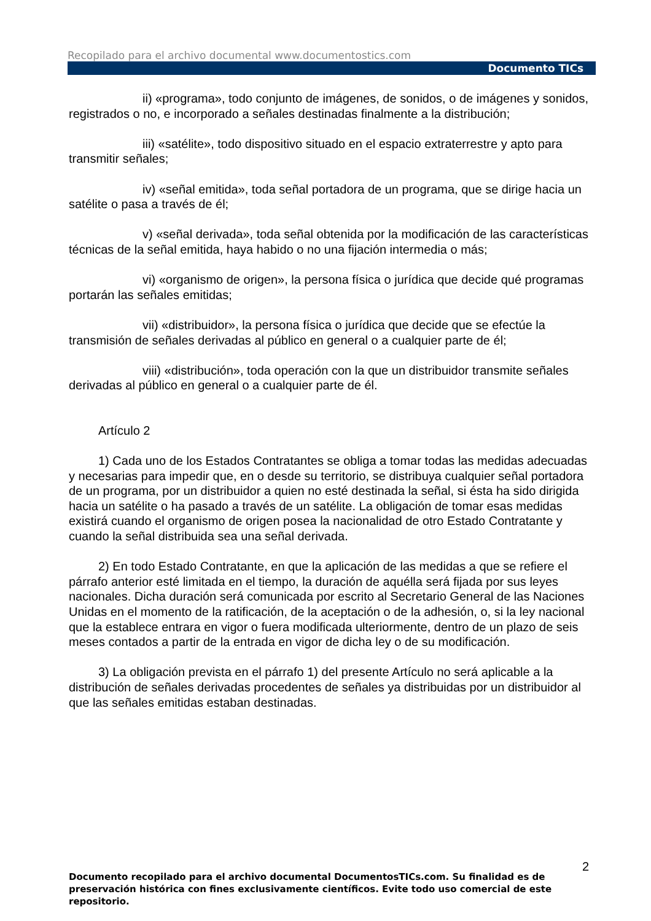Recopilado para el archivo documental www.documentostics.com
Documento TICs
ii) «programa», todo conjunto de imágenes, de sonidos, o de imágenes y sonidos, registrados o no, e incorporado a señales destinadas finalmente a la distribución;
iii) «satélite», todo dispositivo situado en el espacio extraterrestre y apto para transmitir señales;
iv) «señal emitida», toda señal portadora de un programa, que se dirige hacia un satélite o pasa a través de él;
v) «señal derivada», toda señal obtenida por la modificación de las características técnicas de la señal emitida, haya habido o no una fijación intermedia o más;
vi) «organismo de origen», la persona física o jurídica que decide qué programas portarán las señales emitidas;
vii) «distribuidor», la persona física o jurídica que decide que se efectúe la transmisión de señales derivadas al público en general o a cualquier parte de él;
viii) «distribución», toda operación con la que un distribuidor transmite señales derivadas al público en general o a cualquier parte de él.
Artículo 2
1) Cada uno de los Estados Contratantes se obliga a tomar todas las medidas adecuadas y necesarias para impedir que, en o desde su territorio, se distribuya cualquier señal portadora de un programa, por un distribuidor a quien no esté destinada la señal, si ésta ha sido dirigida hacia un satélite o ha pasado a través de un satélite. La obligación de tomar esas medidas existirá cuando el organismo de origen posea la nacionalidad de otro Estado Contratante y cuando la señal distribuida sea una señal derivada.
2) En todo Estado Contratante, en que la aplicación de las medidas a que se refiere el párrafo anterior esté limitada en el tiempo, la duración de aquélla será fijada por sus leyes nacionales. Dicha duración será comunicada por escrito al Secretario General de las Naciones Unidas en el momento de la ratificación, de la aceptación o de la adhesión, o, si la ley nacional que la establece entrara en vigor o fuera modificada ulteriormente, dentro de un plazo de seis meses contados a partir de la entrada en vigor de dicha ley o de su modificación.
3) La obligación prevista en el párrafo 1) del presente Artículo no será aplicable a la distribución de señales derivadas procedentes de señales ya distribuidas por un distribuidor al que las señales emitidas estaban destinadas.
2
Documento recopilado para el archivo documental DocumentosTICs.com. Su finalidad es de preservación histórica con fines exclusivamente científicos. Evite todo uso comercial de este repositorio.